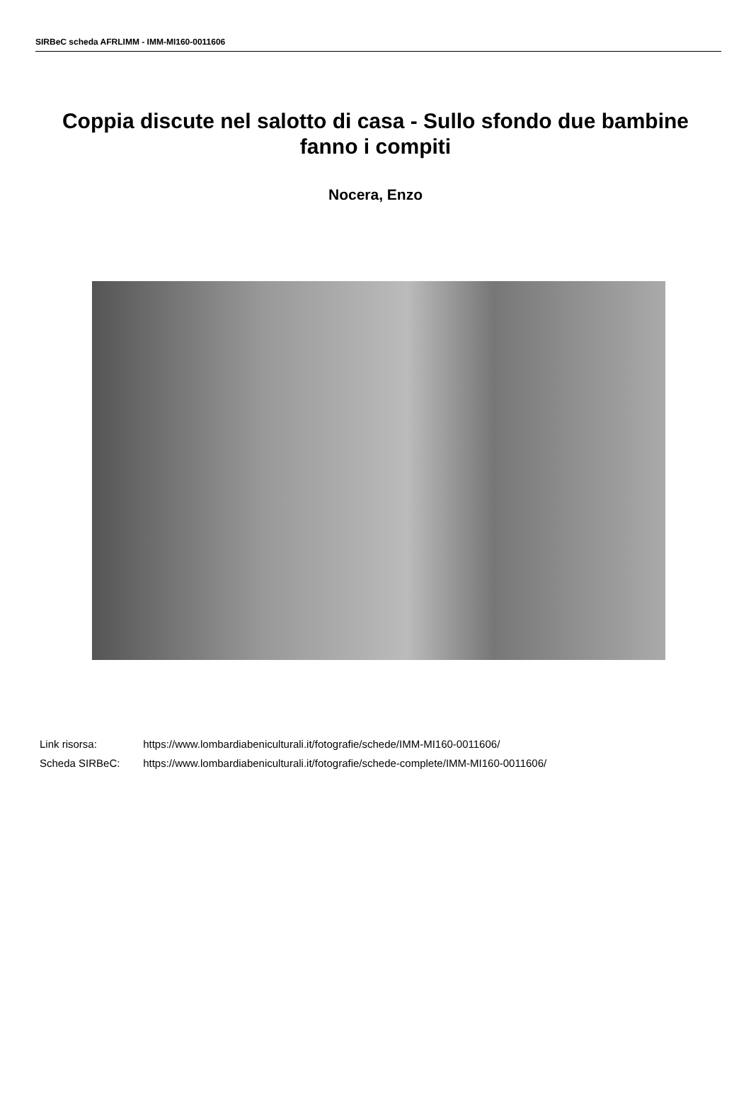SIRBeC scheda AFRLIMM - IMM-MI160-0011606
Coppia discute nel salotto di casa - Sullo sfondo due bambine fanno i compiti
Nocera, Enzo
Link risorsa: https://www.lombardiabeniculturali.it/fotografie/schede/IMM-MI160-0011606/
Scheda SIRBeC: https://www.lombardiabeniculturali.it/fotografie/schede-complete/IMM-MI160-0011606/